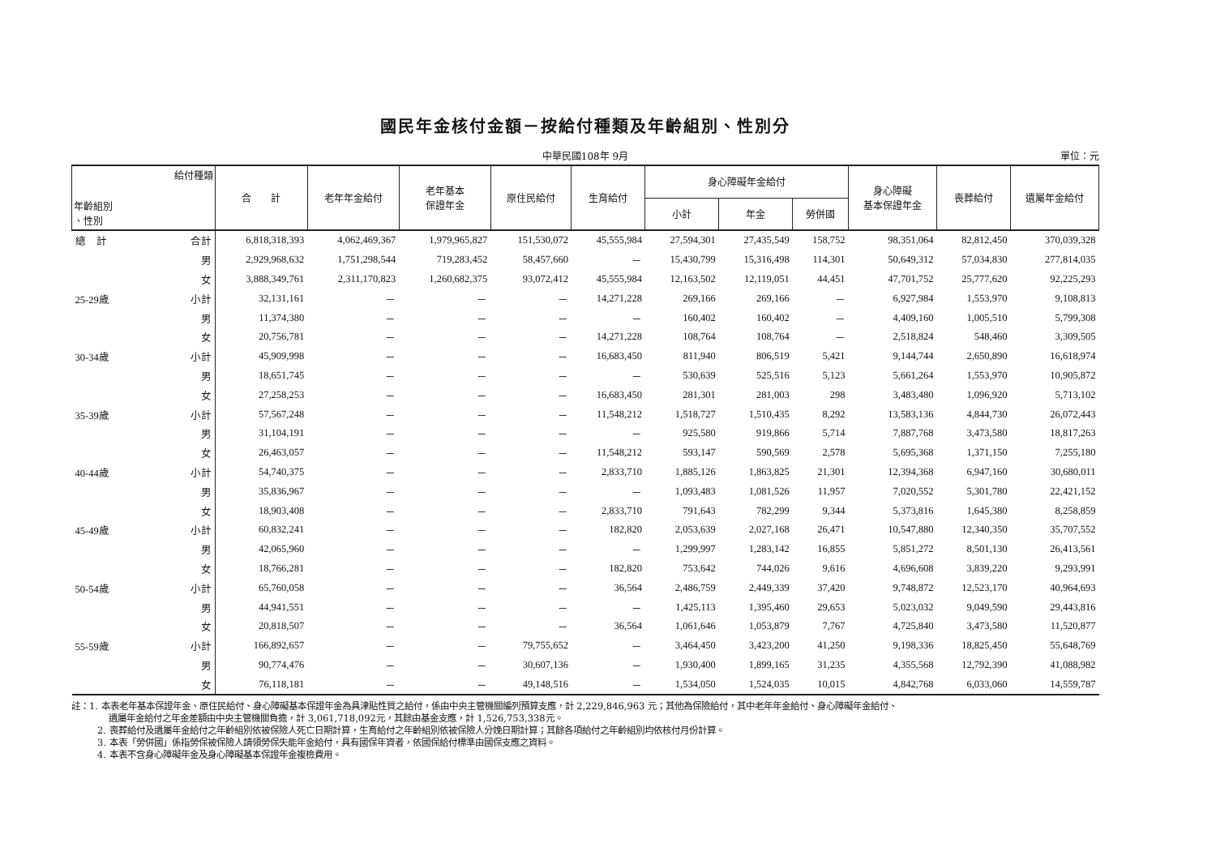國民年金核付金額－按給付種類及年齡組別、性別分
中華民國108年 9月 單位：元
| 給付種類 年齡組別 、性別 | | 合 計 | 老年年金給付 | 老年基本 保證年金 | 原住民給付 | 生育給付 | 身心障礙年金給付 | | | 身心障礙 基本保證年金 | 喪葬給付 | 遺屬年金給付 |
| --- | --- | --- | --- | --- | --- | --- | --- | --- | --- | --- | --- | --- |
| | | | | | | | 小計 | 年金 | 勞併國 | | | |
| 總 計 | 合計 | 6,818,318,393 | 4,062,469,367 | 1,979,965,827 | 151,530,072 | 45,555,984 | 27,594,301 | 27,435,549 | 158,752 | 98,351,064 | 82,812,450 | 370,039,328 |
| | 男 | 2,929,968,632 | 1,751,298,544 | 719,283,452 | 58,457,660 | － | 15,430,799 | 15,316,498 | 114,301 | 50,649,312 | 57,034,830 | 277,814,035 |
| | 女 | 3,888,349,761 | 2,311,170,823 | 1,260,682,375 | 93,072,412 | 45,555,984 | 12,163,502 | 12,119,051 | 44,451 | 47,701,752 | 25,777,620 | 92,225,293 |
| 25-29歲 | 小計 | 32,131,161 | － | － | － | 14,271,228 | 269,166 | 269,166 | － | 6,927,984 | 1,553,970 | 9,108,813 |
| | 男 | 11,374,380 | － | － | － | － | 160,402 | 160,402 | － | 4,409,160 | 1,005,510 | 5,799,308 |
| | 女 | 20,756,781 | － | － | － | 14,271,228 | 108,764 | 108,764 | － | 2,518,824 | 548,460 | 3,309,505 |
| 30-34歲 | 小計 | 45,909,998 | － | － | － | 16,683,450 | 811,940 | 806,519 | 5,421 | 9,144,744 | 2,650,890 | 16,618,974 |
| | 男 | 18,651,745 | － | － | － | － | 530,639 | 525,516 | 5,123 | 5,661,264 | 1,553,970 | 10,905,872 |
| | 女 | 27,258,253 | － | － | － | 16,683,450 | 281,301 | 281,003 | 298 | 3,483,480 | 1,096,920 | 5,713,102 |
| 35-39歲 | 小計 | 57,567,248 | － | － | － | 11,548,212 | 1,518,727 | 1,510,435 | 8,292 | 13,583,136 | 4,844,730 | 26,072,443 |
| | 男 | 31,104,191 | － | － | － | － | 925,580 | 919,866 | 5,714 | 7,887,768 | 3,473,580 | 18,817,263 |
| | 女 | 26,463,057 | － | － | － | 11,548,212 | 593,147 | 590,569 | 2,578 | 5,695,368 | 1,371,150 | 7,255,180 |
| 40-44歲 | 小計 | 54,740,375 | － | － | － | 2,833,710 | 1,885,126 | 1,863,825 | 21,301 | 12,394,368 | 6,947,160 | 30,680,011 |
| | 男 | 35,836,967 | － | － | － | － | 1,093,483 | 1,081,526 | 11,957 | 7,020,552 | 5,301,780 | 22,421,152 |
| | 女 | 18,903,408 | － | － | － | 2,833,710 | 791,643 | 782,299 | 9,344 | 5,373,816 | 1,645,380 | 8,258,859 |
| 45-49歲 | 小計 | 60,832,241 | － | － | － | 182,820 | 2,053,639 | 2,027,168 | 26,471 | 10,547,880 | 12,340,350 | 35,707,552 |
| | 男 | 42,065,960 | － | － | － | － | 1,299,997 | 1,283,142 | 16,855 | 5,851,272 | 8,501,130 | 26,413,561 |
| | 女 | 18,766,281 | － | － | － | 182,820 | 753,642 | 744,026 | 9,616 | 4,696,608 | 3,839,220 | 9,293,991 |
| 50-54歲 | 小計 | 65,760,058 | － | － | － | 36,564 | 2,486,759 | 2,449,339 | 37,420 | 9,748,872 | 12,523,170 | 40,964,693 |
| | 男 | 44,941,551 | － | － | － | － | 1,425,113 | 1,395,460 | 29,653 | 5,023,032 | 9,049,590 | 29,443,816 |
| | 女 | 20,818,507 | － | － | － | 36,564 | 1,061,646 | 1,053,879 | 7,767 | 4,725,840 | 3,473,580 | 11,520,877 |
| 55-59歲 | 小計 | 166,892,657 | － | － | 79,755,652 | － | 3,464,450 | 3,423,200 | 41,250 | 9,198,336 | 18,825,450 | 55,648,769 |
| | 男 | 90,774,476 | － | － | 30,607,136 | － | 1,930,400 | 1,899,165 | 31,235 | 4,355,568 | 12,792,390 | 41,088,982 |
| | 女 | 76,118,181 | － | － | 49,148,516 | － | 1,534,050 | 1,524,035 | 10,015 | 4,842,768 | 6,033,060 | 14,559,787 |
註：1. 本表老年基本保證年金、原住民給付、身心障礙基本保證年金為具津貼性質之給付，係由中央主管機關編列預算支應，計 2,229,846,963 元；其他為保險給付，其中老年年金給付、身心障礙年金給付、
遺屬年金給付之年金差額由中央主管機關負擔，計 3,061,718,092元，其餘由基金支應，計 1,526,753,338元。
2. 喪葬給付及遺屬年金給付之年齡組別依被保險人死亡日期計算，生育給付之年齡組別依被保險人分娩日期計算；其餘各項給付之年齡組別均依核付月份計算。
3. 本表「勞併國」係指勞保被保險人請領勞保失能年金給付，具有國保年資者，依國保給付標準由國保支應之資料。
4. 本表不含身心障礙年金及身心障礙基本保證年金複檢費用。